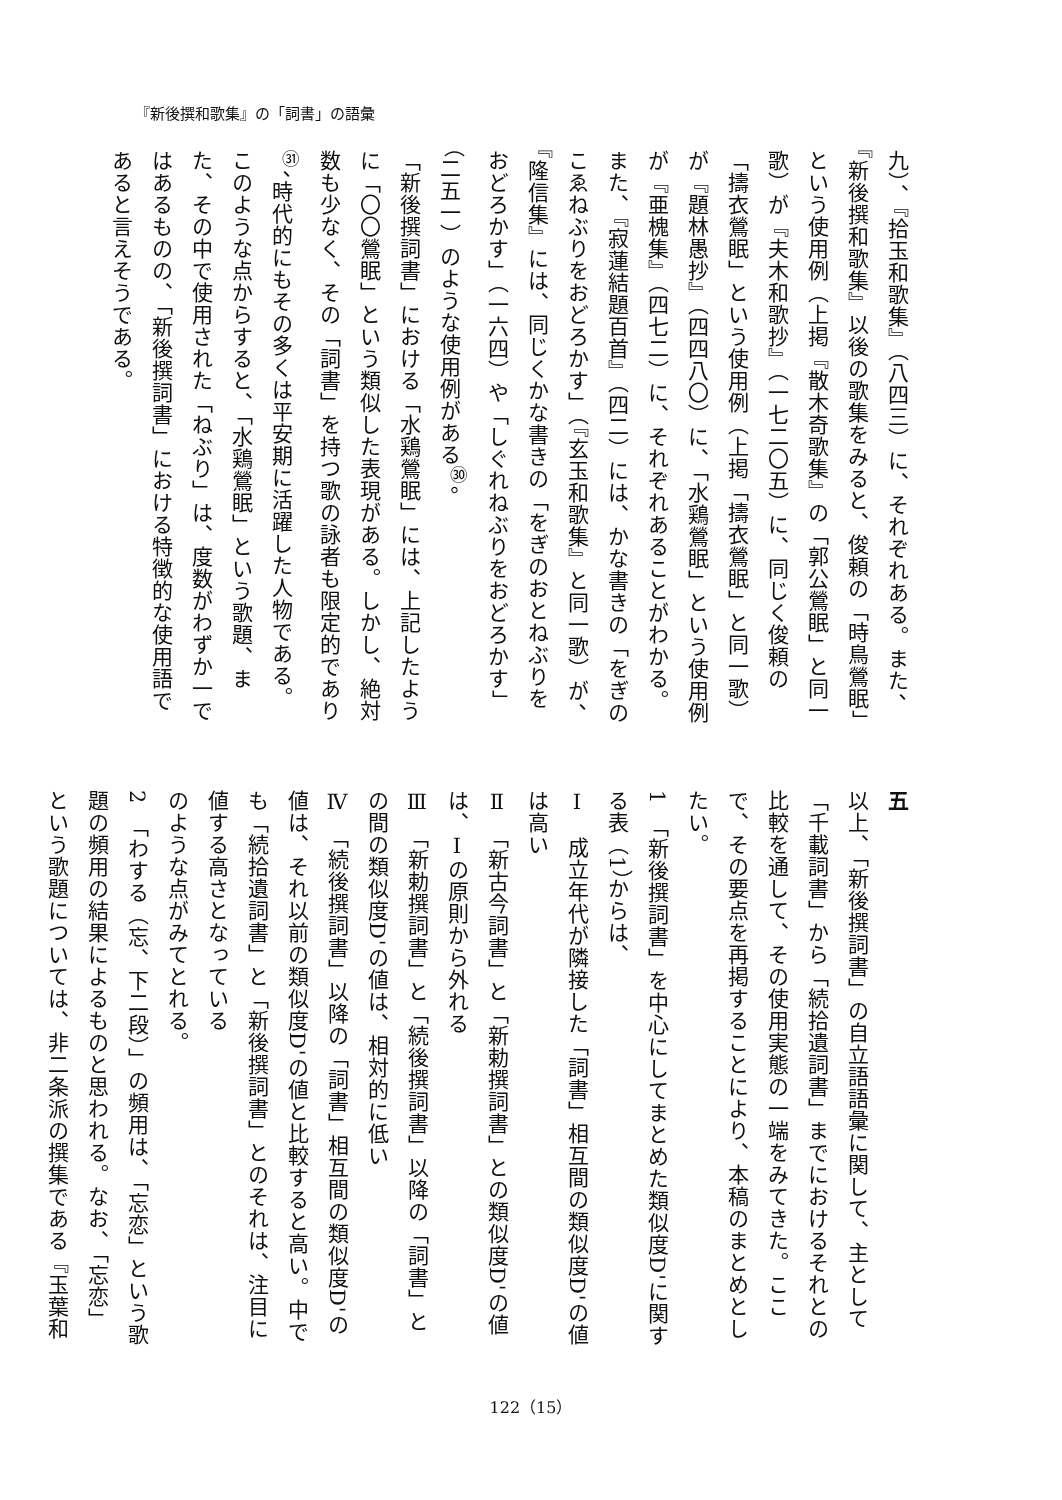『新後撰和歌集』の「詞書」の語彙
九）、『拾玉和歌集』（八四三）に、それぞれある。また、『新後撰和歌集』以後の歌集をみると、俊頼の「時鳥鶯眠」という使用例（上掲『散木奇歌集』の「郭公鶯眠」と同一歌）が『夫木和歌抄』（一七二〇五）に、同じく俊頼の「擣衣鶯眠」という使用例（上掲「擣衣鶯眠」と同一歌）が『題林愚抄』（四四八〇）に、「水鶏鶯眠」という使用例が『亜槐集』（四七二）に、それぞれあることがわかる。また、『寂蓮結題百首』（四二）には、かな書きの「をぎのこゑねぶりをおどろかす」（『玄玉和歌集』と同一歌）が、『隆信集』には、同じくかな書きの「をぎのおとねぶりをおどろかす」（一六四）や「しぐれねぶりをおどろかす」（二五一）のような使用例がある<sup>㉚</sup>。
「新後撰詞書」における「水鶏鶯眠」には、上記したように「〇〇鶯眠」という類似した表現がある。しかし、絶対数も少なく、その「詞書」を持つ歌の詠者も限定的であり<sup>㉛</sup>、時代的にもその多くは平安期に活躍した人物である。このような点からすると、「水鶏鶯眠」という歌題、また、その中で使用された「ねぶり」は、度数がわずか一ではあるものの、「新後撰詞書」における特徴的な使用語であると言えそうである。
五
以上、「新後撰詞書」の自立語語彙に関して、主として「千載詞書」から「続拾遺詞書」までにおけるそれとの比較を通して、その使用実態の一端をみてきた。ここで、その要点を再掲することにより、本稿のまとめとしたい。
1　「新後撰詞書」を中心にしてまとめた類似度D'に関する表（1）からは、
Ⅰ　成立年代が隣接した「詞書」相互間の類似度D'の値は高い
Ⅱ　「新古今詞書」と「新勅撰詞書」との類似度D'の値は、Ⅰの原則から外れる
Ⅲ　「新勅撰詞書」と「続後撰詞書」以降の「詞書」との間の類似度D'の値は、相対的に低い
Ⅳ　「続後撰詞書」以降の「詞書」相互間の類似度D'の値は、それ以前の類似度D'の値と比較すると高い。中でも「続拾遺詞書」と「新後撰詞書」とのそれは、注目に値する高さとなっている
のような点がみてとれる。
2　「わする（忘、下二段）」の頻用は、「忘恋」という歌題の頻用の結果によるものと思われる。なお、「忘恋」という歌題については、非二条派の撰集である『玉葉和
122（15）